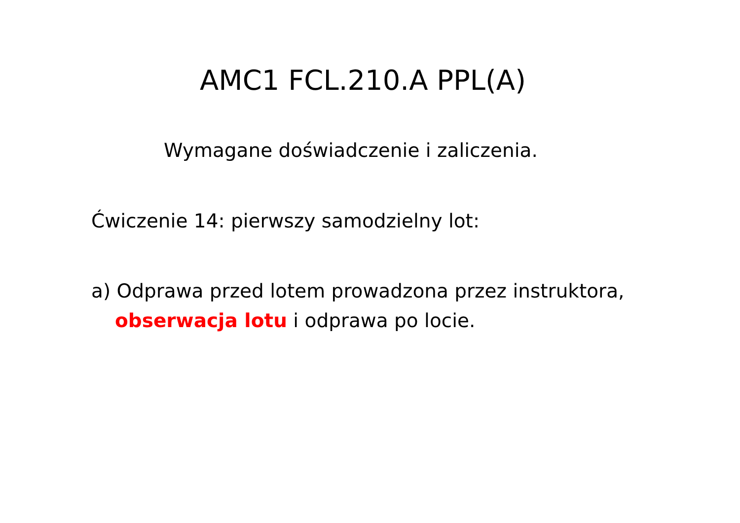AMC1 FCL.210.A PPL(A)
Wymagane doświadczenie i zaliczenia.
Ćwiczenie 14: pierwszy samodzielny lot:
a) Odprawa przed lotem prowadzona przez instruktora,
obserwacja lotu i odprawa po locie.